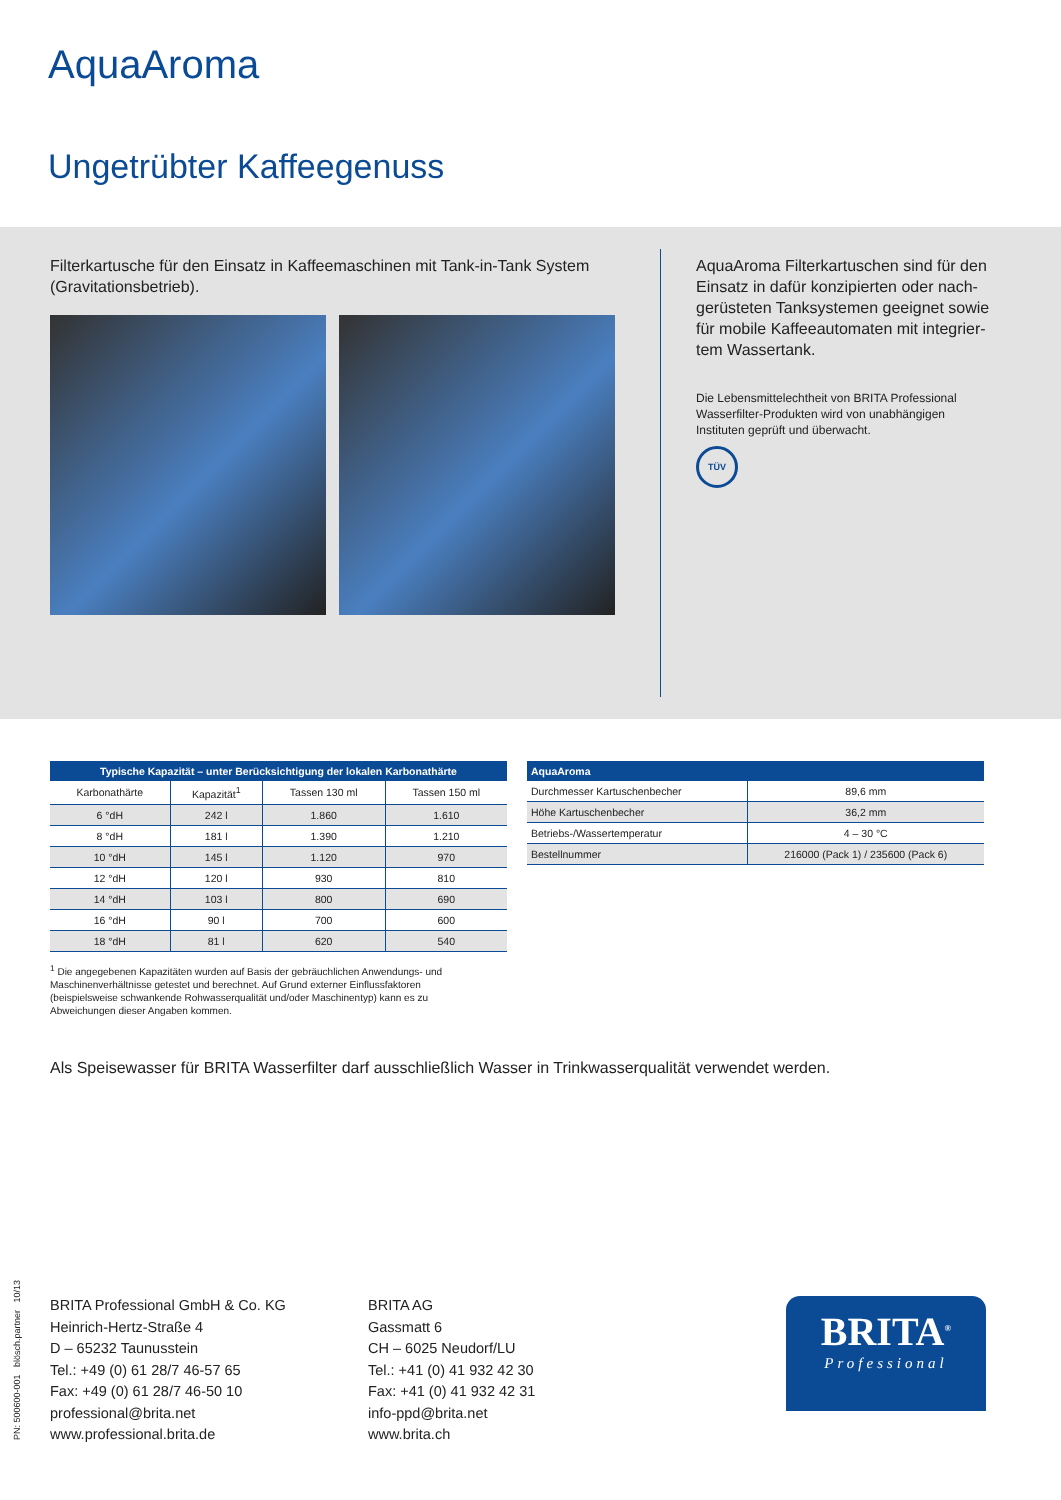AquaAroma
Ungetrübter Kaffeegenuss
Filterkartusche für den Einsatz in Kaffeemaschinen mit Tank-in-Tank System (Gravitationsbetrieb).
AquaAroma Filterkartuschen sind für den Einsatz in dafür konzipierten oder nach­gerüsteten Tanksystemen geeignet sowie für mobile Kaffeeautomaten mit integrier­tem Wassertank.
Die Lebensmittelechtheit von BRITA Professional Wasserfilter-Produkten wird von unabhängigen Instituten geprüft und überwacht.
TÜV
| Typische Kapazität – unter Berücksichtigung der lokalen Karbonathärte | | | |
| --- | --- | --- | --- |
| Karbonathärte | Kapazität<sup>1</sup> | Tassen 130 ml | Tassen 150 ml |
| 6 °dH | 242 l | 1.860 | 1.610 |
| 8 °dH | 181 l | 1.390 | 1.210 |
| 10 °dH | 145 l | 1.120 | 970 |
| 12 °dH | 120 l | 930 | 810 |
| 14 °dH | 103 l | 800 | 690 |
| 16 °dH | 90 l | 700 | 600 |
| 18 °dH | 81 l | 620 | 540 |
| AquaAroma | |
| --- | --- |
| Durchmesser Kartuschenbecher | 89,6 mm |
| Höhe Kartuschenbecher | 36,2 mm |
| Betriebs-/Wassertemperatur | 4 – 30 °C |
| Bestellnummer | 216000 (Pack 1) / 235600 (Pack 6) |
<sup>1</sup> Die angegebenen Kapazitäten wurden auf Basis der gebräuchlichen Anwendungs- und Maschinenverhältnisse getestet und berechnet. Auf Grund externer Einflussfaktoren (beispielsweise schwankende Rohwasserqualität und/oder Maschinentyp) kann es zu Abweichungen dieser Angaben kommen.
Als Speisewasser für BRITA Wasserfilter darf ausschließlich Wasser in Trinkwasserqualität verwendet werden.
BRITA Professional GmbH & Co. KG
Heinrich-Hertz-Straße 4
D – 65232 Taunusstein
Tel.: +49 (0) 61 28/7 46-57 65
Fax: +49 (0) 61 28/7 46-50 10
professional@brita.net
www.professional.brita.de
BRITA AG
Gassmatt 6
CH – 6025 Neudorf/LU
Tel.: +41 (0) 41 932 42 30
Fax: +41 (0) 41 932 42 31
info-ppd@brita.net
www.brita.ch
BRITA<sup>®</sup>
Professional
PN: 500600-001 blösch.partner 10/13